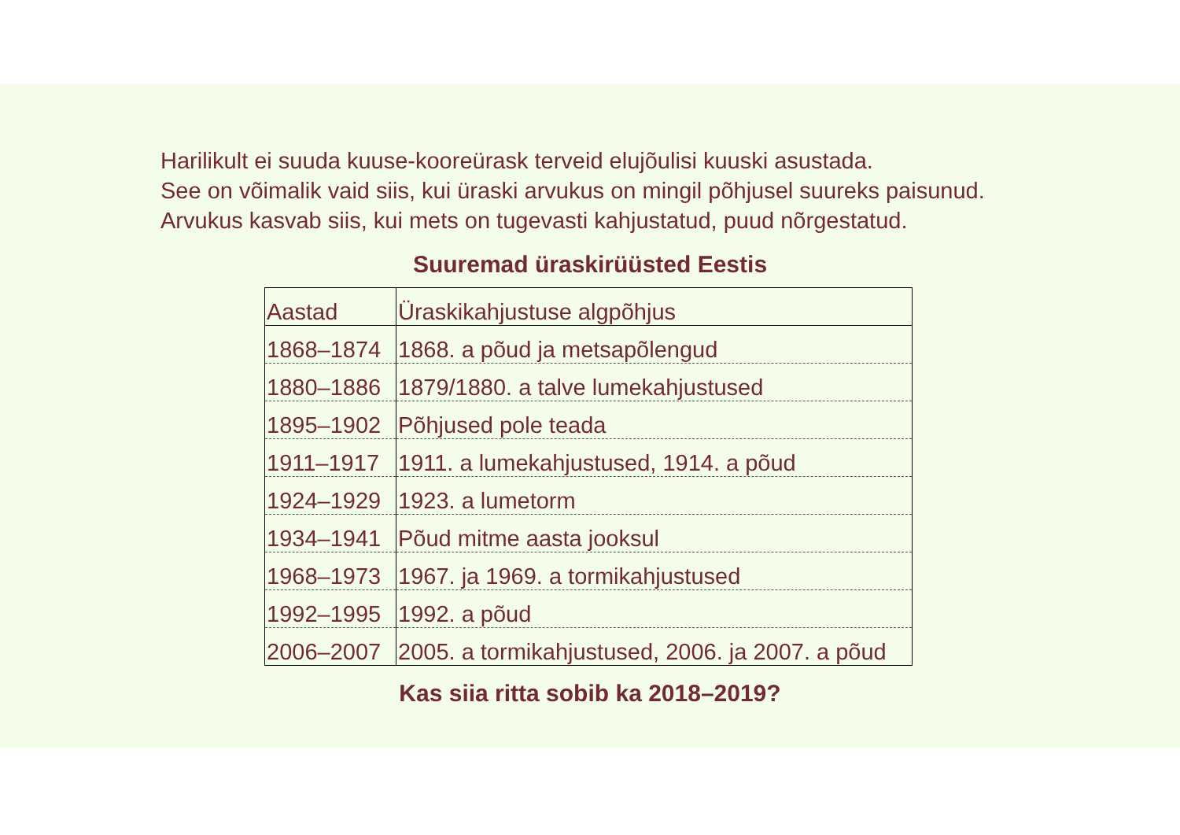Harilikult ei suuda kuuse-kooreürask terveid elujõulisi kuuski asustada.
See on võimalik vaid siis, kui üraski arvukus on mingil põhjusel suureks paisunud.
Arvukus kasvab siis, kui mets on tugevasti kahjustatud, puud nõrgestatud.
Suuremad üraskirüüsted Eestis
| Aastad | Üraskikahjustuse algpõhjus |
| --- | --- |
| 1868–1874 | 1868. a põud ja metsapõlengud |
| 1880–1886 | 1879/1880. a talve lumekahjustused |
| 1895–1902 | Põhjused pole teada |
| 1911–1917 | 1911. a lumekahjustused, 1914. a põud |
| 1924–1929 | 1923. a lumetorm |
| 1934–1941 | Põud mitme aasta jooksul |
| 1968–1973 | 1967. ja 1969. a tormikahjustused |
| 1992–1995 | 1992. a põud |
| 2006–2007 | 2005. a tormikahjustused, 2006. ja 2007. a põud |
Kas siia ritta sobib ka 2018–2019?